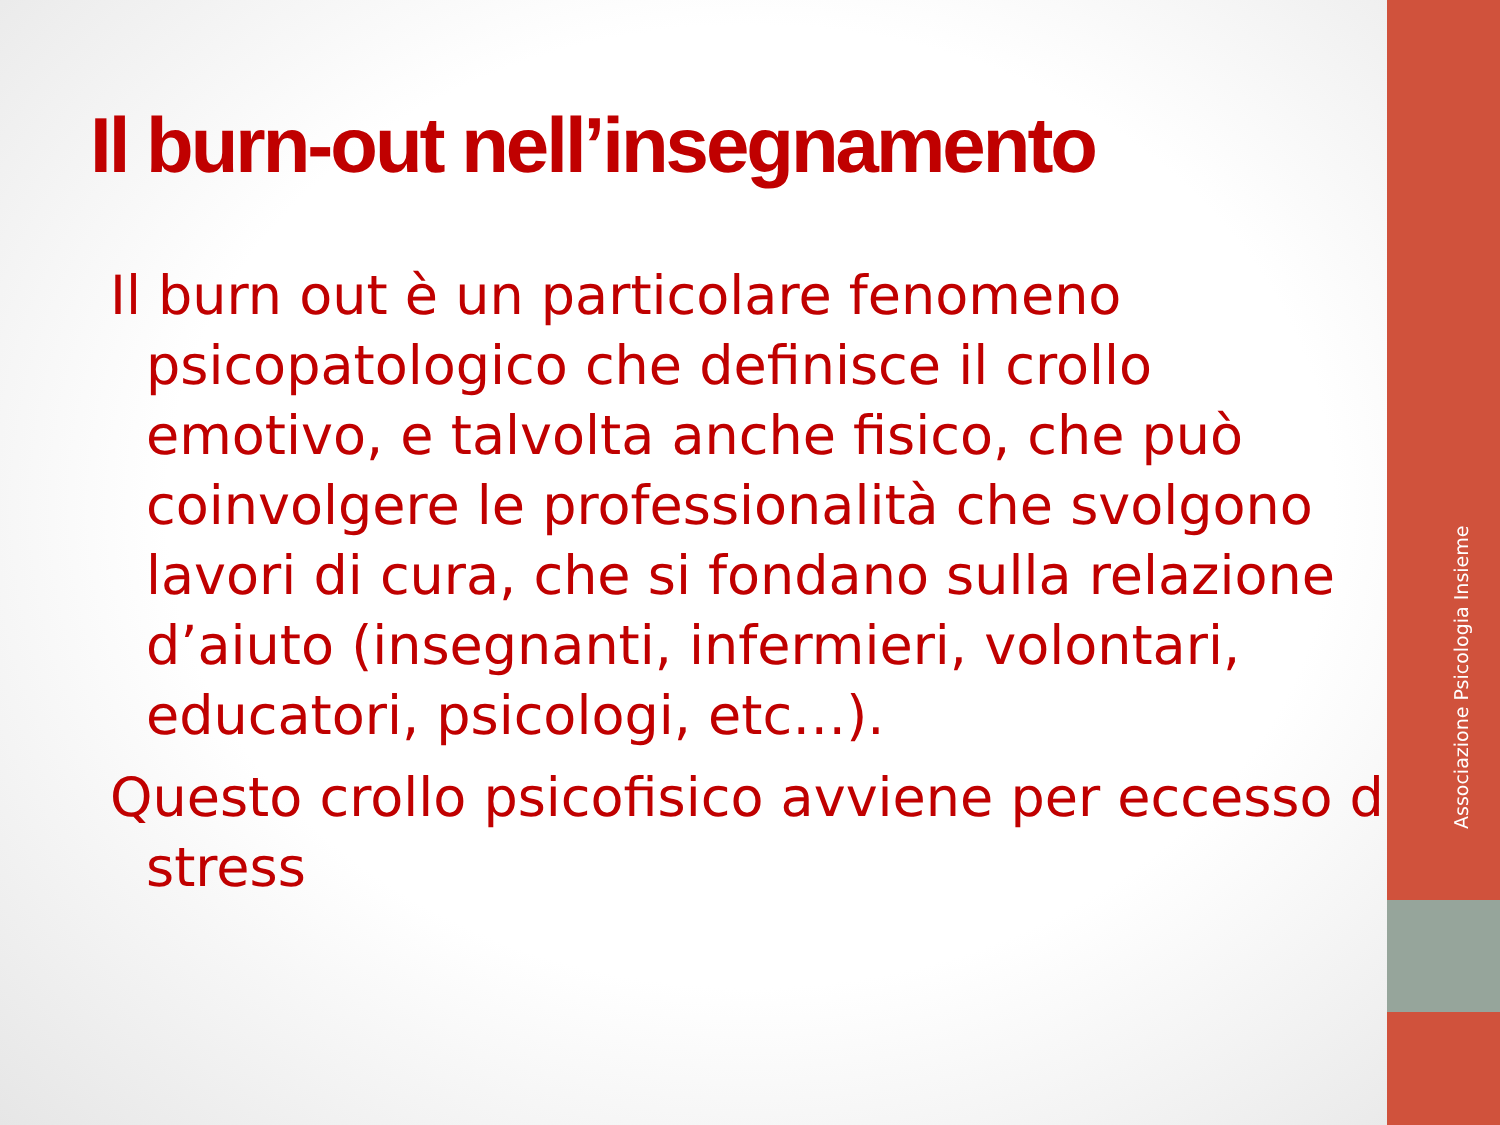Il burn-out nell’insegnamento
Il burn out è un particolare fenomeno psicopatologico che definisce il crollo emotivo, e talvolta anche fisico, che può coinvolgere le professionalità che svolgono lavori di cura, che si fondano sulla relazione d’aiuto (insegnanti, infermieri, volontari, educatori, psicologi, etc…).
Questo crollo psicofisico avviene per eccesso di stress
Associazione Psicologia Insieme